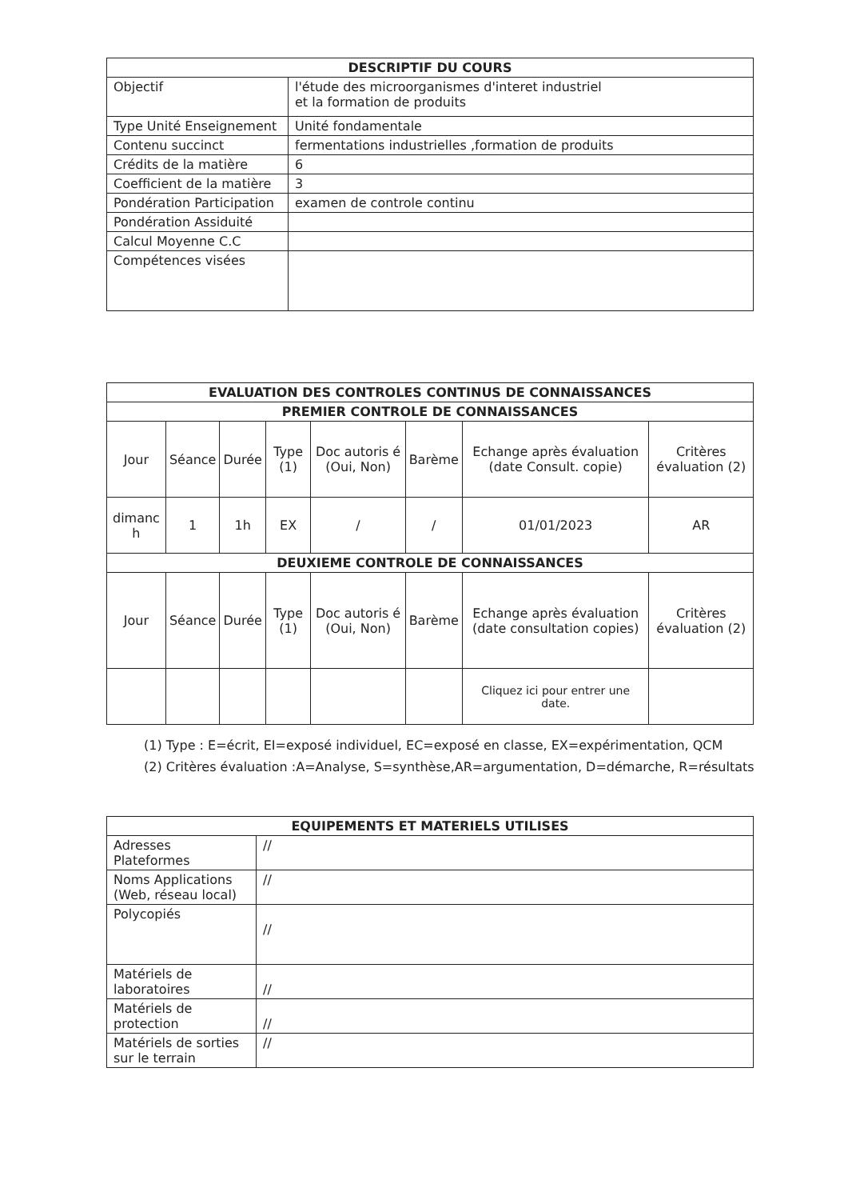| DESCRIPTIF DU COURS | |
| --- | --- |
| Objectif | l'étude des microorganismes d'interet industriel et la formation de produits |
| Type Unité Enseignement | Unité fondamentale |
| Contenu succinct | fermentations industrielles ,formation de produits |
| Crédits de la matière | 6 |
| Coefficient de la matière | 3 |
| Pondération Participation | examen de controle continu |
| Pondération Assiduité | |
| Calcul Moyenne C.C | |
| Compétences visées | |
| EVALUATION DES CONTROLES CONTINUS DE CONNAISSANCES | | | | | | | |
| --- | --- | --- | --- | --- | --- | --- | --- |
| PREMIER CONTROLE DE CONNAISSANCES | | | | | | | |
| Jour | Séance | Durée | Type (1) | Doc autoris é (Oui, Non) | Barème | Echange après évaluation (date Consult. copie) | Critères évaluation (2) |
| dimanc h | 1 | 1h | EX | / | / | 01/01/2023 | AR |
| DEUXIEME CONTROLE DE CONNAISSANCES | | | | | | | |
| Jour | Séance | Durée | Type (1) | Doc autoris é (Oui, Non) | Barème | Echange après évaluation (date consultation copies) | Critères évaluation (2) |
| | | | | | | Cliquez ici pour entrer une date. | |
(1) Type : E=écrit, EI=exposé individuel, EC=exposé en classe, EX=expérimentation, QCM
(2) Critères évaluation :A=Analyse, S=synthèse,AR=argumentation, D=démarche, R=résultats
| EQUIPEMENTS ET MATERIELS UTILISES | |
| --- | --- |
| Adresses Plateformes | // |
| Noms Applications (Web, réseau local) | // |
| Polycopiés | // |
| Matériels de laboratoires | // |
| Matériels de protection | // |
| Matériels de sorties sur le terrain | // |